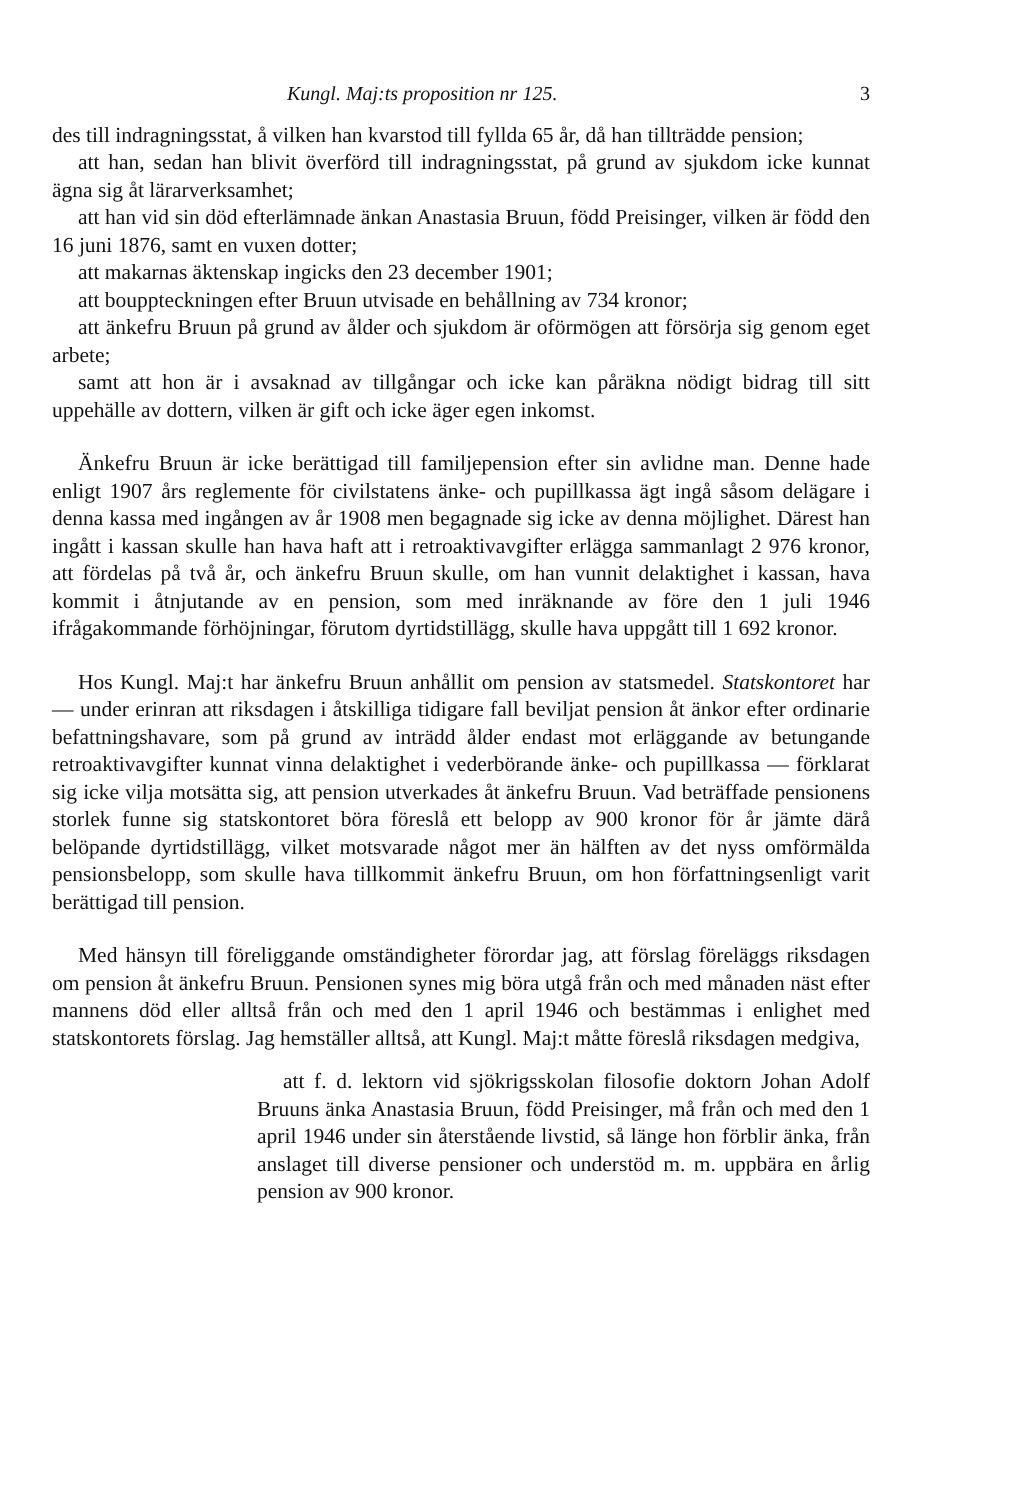Kungl. Maj:ts proposition nr 125. 3
des till indragningsstat, å vilken han kvarstod till fyllda 65 år, då han tillträdde pension;
att han, sedan han blivit överförd till indragningsstat, på grund av sjukdom icke kunnat ägna sig åt lärarverksamhet;
att han vid sin död efterlämnade änkan Anastasia Bruun, född Preisinger, vilken är född den 16 juni 1876, samt en vuxen dotter;
att makarnas äktenskap ingicks den 23 december 1901;
att bouppteckningen efter Bruun utvisade en behållning av 734 kronor;
att änkefru Bruun på grund av ålder och sjukdom är oförmögen att försörja sig genom eget arbete;
samt att hon är i avsaknad av tillgångar och icke kan påräkna nödigt bidrag till sitt uppehälle av dottern, vilken är gift och icke äger egen inkomst.
Änkefru Bruun är icke berättigad till familjepension efter sin avlidne man. Denne hade enligt 1907 års reglemente för civilstatens änke- och pupillkassa ägt ingå såsom delägare i denna kassa med ingången av år 1908 men begagnade sig icke av denna möjlighet. Därest han ingått i kassan skulle han hava haft att i retroaktivavgifter erlägga sammanlagt 2 976 kronor, att fördelas på två år, och änkefru Bruun skulle, om han vunnit delaktighet i kassan, hava kommit i åtnjutande av en pension, som med inräknande av före den 1 juli 1946 ifrågakommande förhöjningar, förutom dyrtidstillägg, skulle hava uppgått till 1 692 kronor.
Hos Kungl. Maj:t har änkefru Bruun anhållit om pension av statsmedel. Statskontoret har — under erinran att riksdagen i åtskilliga tidigare fall beviljat pension åt änkor efter ordinarie befattningshavare, som på grund av inträdd ålder endast mot erläggande av betungande retroaktivavgifter kunnat vinna delaktighet i vederbörande änke- och pupillkassa — förklarat sig icke vilja motsätta sig, att pension utverkades åt änkefru Bruun. Vad beträffade pensionens storlek funne sig statskontoret böra föreslå ett belopp av 900 kronor för år jämte därå belöpande dyrtidstillägg, vilket motsvarade något mer än hälften av det nyss omförmälda pensionsbelopp, som skulle hava tillkommit änkefru Bruun, om hon författningsenligt varit berättigad till pension.
Med hänsyn till föreliggande omständigheter förordar jag, att förslag föreläggs riksdagen om pension åt änkefru Bruun. Pensionen synes mig böra utgå från och med månaden näst efter mannens död eller alltså från och med den 1 april 1946 och bestämmas i enlighet med statskontorets förslag. Jag hemställer alltså, att Kungl. Maj:t måtte föreslå riksdagen medgiva,
att f. d. lektorn vid sjökrigsskolan filosofie doktorn Johan Adolf Bruuns änka Anastasia Bruun, född Preisinger, må från och med den 1 april 1946 under sin återstående livstid, så länge hon förblir änka, från anslaget till diverse pensioner och understöd m. m. uppbära en årlig pension av 900 kronor.